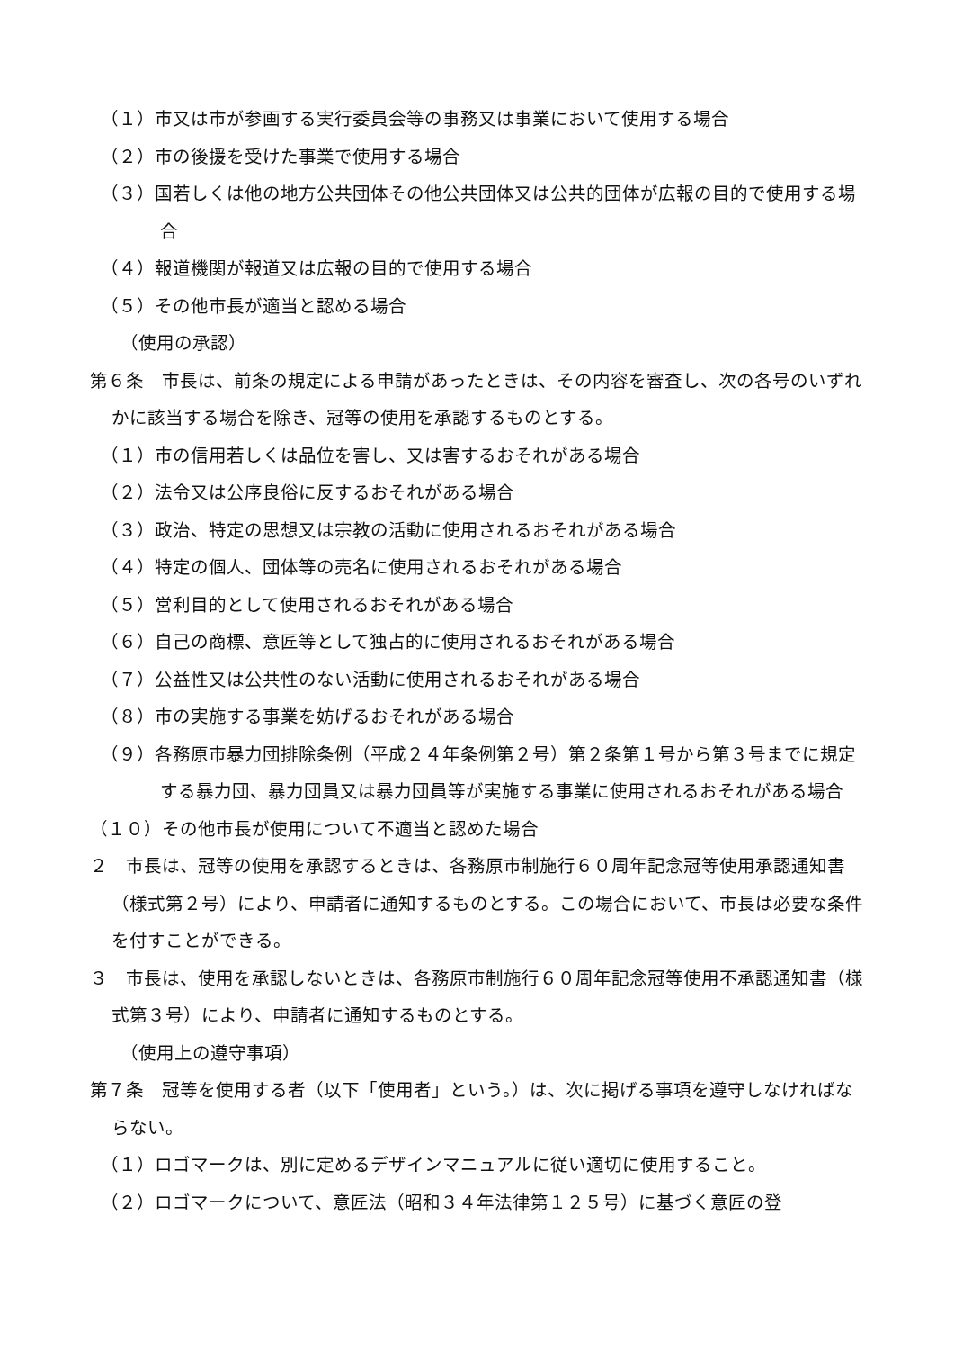（１）市又は市が参画する実行委員会等の事務又は事業において使用する場合
（２）市の後援を受けた事業で使用する場合
（３）国若しくは他の地方公共団体その他公共団体又は公共的団体が広報の目的で使用する場合
（４）報道機関が報道又は広報の目的で使用する場合
（５）その他市長が適当と認める場合
（使用の承認）
第６条　市長は、前条の規定による申請があったときは、その内容を審査し、次の各号のいずれかに該当する場合を除き、冠等の使用を承認するものとする。
（１）市の信用若しくは品位を害し、又は害するおそれがある場合
（２）法令又は公序良俗に反するおそれがある場合
（３）政治、特定の思想又は宗教の活動に使用されるおそれがある場合
（４）特定の個人、団体等の売名に使用されるおそれがある場合
（５）営利目的として使用されるおそれがある場合
（６）自己の商標、意匠等として独占的に使用されるおそれがある場合
（７）公益性又は公共性のない活動に使用されるおそれがある場合
（８）市の実施する事業を妨げるおそれがある場合
（９）各務原市暴力団排除条例（平成２４年条例第２号）第２条第１号から第３号までに規定する暴力団、暴力団員又は暴力団員等が実施する事業に使用されるおそれがある場合
（１０）その他市長が使用について不適当と認めた場合
２　市長は、冠等の使用を承認するときは、各務原市制施行６０周年記念冠等使用承認通知書（様式第２号）により、申請者に通知するものとする。この場合において、市長は必要な条件を付すことができる。
３　市長は、使用を承認しないときは、各務原市制施行６０周年記念冠等使用不承認通知書（様式第３号）により、申請者に通知するものとする。
（使用上の遵守事項）
第７条　冠等を使用する者（以下「使用者」という。）は、次に掲げる事項を遵守しなければならない。
（１）ロゴマークは、別に定めるデザインマニュアルに従い適切に使用すること。
（２）ロゴマークについて、意匠法（昭和３４年法律第１２５号）に基づく意匠の登